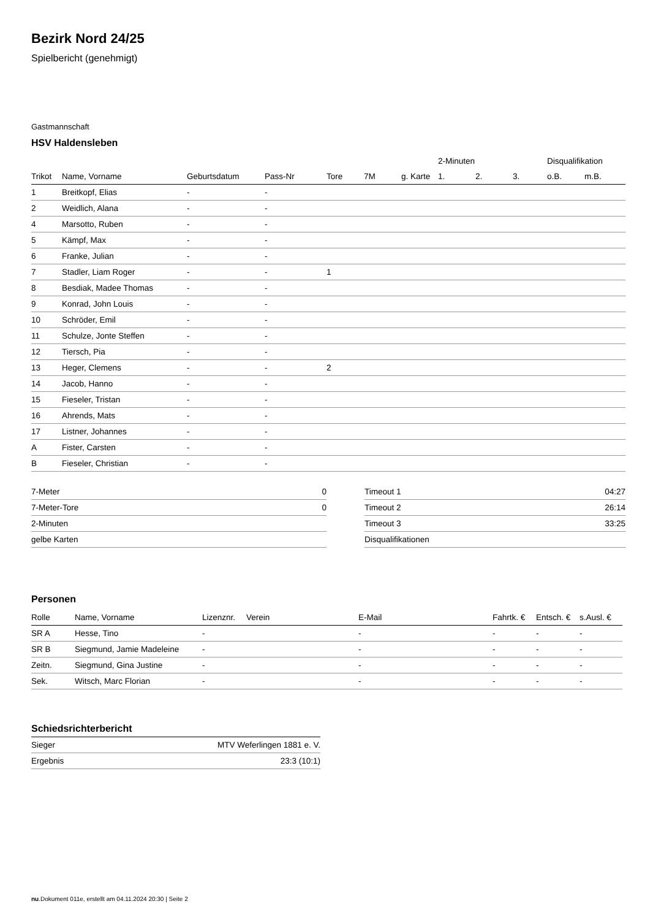Bezirk Nord 24/25
Spielbericht (genehmigt)
Gastmannschaft
HSV Haldensleben
| | | | | | | | 2-Minuten | | | Disqualifikation | |
| --- | --- | --- | --- | --- | --- | --- | --- | --- | --- | --- | --- |
| Trikot | Name, Vorname | Geburtsdatum | Pass-Nr | Tore | 7M | g. Karte | 1. | 2. | 3. | o.B. | m.B. |
| 1 | Breitkopf, Elias | - | - | | | | | | | | |
| 2 | Weidlich, Alana | - | - | | | | | | | | |
| 4 | Marsotto, Ruben | - | - | | | | | | | | |
| 5 | Kämpf, Max | - | - | | | | | | | | |
| 6 | Franke, Julian | - | - | | | | | | | | |
| 7 | Stadler, Liam Roger | - | - | 1 | | | | | | | |
| 8 | Besdiak, Madee Thomas | - | - | | | | | | | | |
| 9 | Konrad, John Louis | - | - | | | | | | | | |
| 10 | Schröder, Emil | - | - | | | | | | | | |
| 11 | Schulze, Jonte Steffen | - | - | | | | | | | | |
| 12 | Tiersch, Pia | - | - | | | | | | | | |
| 13 | Heger, Clemens | - | - | 2 | | | | | | | |
| 14 | Jacob, Hanno | - | - | | | | | | | | |
| 15 | Fieseler, Tristan | - | - | | | | | | | | |
| 16 | Ahrends, Mats | - | - | | | | | | | | |
| 17 | Listner, Johannes | - | - | | | | | | | | |
| A | Fister, Carsten | - | - | | | | | | | | |
| B | Fieseler, Christian | - | - | | | | | | | | |
| 7-Meter | 0 |
| 7-Meter-Tore | 0 |
| 2-Minuten | |
| gelbe Karten | |
| Timeout 1 | 04:27 |
| Timeout 2 | 26:14 |
| Timeout 3 | 33:25 |
| Disqualifikationen | |
Personen
| Rolle | Name, Vorname | Lizenznr. | Verein | E-Mail | Fahrtk. € | Entsch. € | s.Ausl. € |
| --- | --- | --- | --- | --- | --- | --- | --- |
| SR A | Hesse, Tino | - | | - | - | - | - |
| SR B | Siegmund, Jamie Madeleine | - | | - | - | - | - |
| Zeitn. | Siegmund, Gina Justine | - | | - | - | - | - |
| Sek. | Witsch, Marc Florian | - | | - | - | - | - |
Schiedsrichterbericht
| Sieger | MTV Weferlingen 1881 e. V. |
| Ergebnis | 23:3 (10:1) |
nu.Dokument 011e, erstellt am 04.11.2024 20:30 | Seite 2